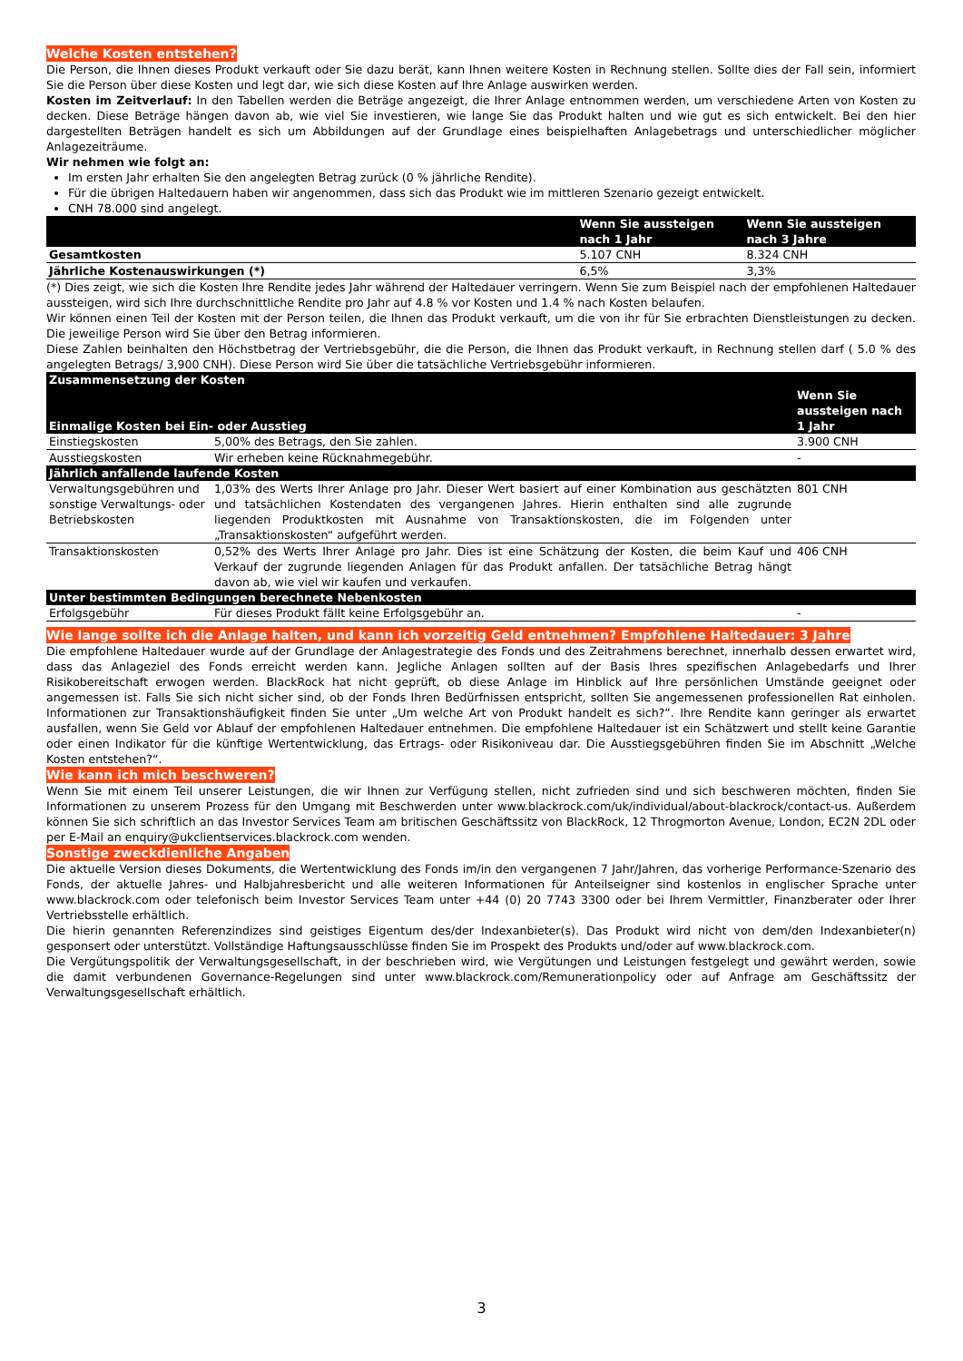Welche Kosten entstehen?
Die Person, die Ihnen dieses Produkt verkauft oder Sie dazu berät, kann Ihnen weitere Kosten in Rechnung stellen. Sollte dies der Fall sein, informiert Sie die Person über diese Kosten und legt dar, wie sich diese Kosten auf Ihre Anlage auswirken werden.
Kosten im Zeitverlauf: In den Tabellen werden die Beträge angezeigt, die Ihrer Anlage entnommen werden, um verschiedene Arten von Kosten zu decken. Diese Beträge hängen davon ab, wie viel Sie investieren, wie lange Sie das Produkt halten und wie gut es sich entwickelt. Bei den hier dargestellten Beträgen handelt es sich um Abbildungen auf der Grundlage eines beispielhaften Anlagebetrags und unterschiedlicher möglicher Anlagezeiträume.
Wir nehmen wie folgt an:
Im ersten Jahr erhalten Sie den angelegten Betrag zurück (0 % jährliche Rendite).
Für die übrigen Haltedauern haben wir angenommen, dass sich das Produkt wie im mittleren Szenario gezeigt entwickelt.
CNH 78.000 sind angelegt.
| | Wenn Sie aussteigen nach 1 Jahr | Wenn Sie aussteigen nach 3 Jahre |
| --- | --- | --- |
| Gesamtkosten | 5.107 CNH | 8.324 CNH |
| Jährliche Kostenauswirkungen (*) | 6,5% | 3,3% |
(*) Dies zeigt, wie sich die Kosten Ihre Rendite jedes Jahr während der Haltedauer verringern. Wenn Sie zum Beispiel nach der empfohlenen Haltedauer aussteigen, wird sich Ihre durchschnittliche Rendite pro Jahr auf 4.8 % vor Kosten und 1.4 % nach Kosten belaufen.
Wir können einen Teil der Kosten mit der Person teilen, die Ihnen das Produkt verkauft, um die von ihr für Sie erbrachten Dienstleistungen zu decken. Die jeweilige Person wird Sie über den Betrag informieren.
Diese Zahlen beinhalten den Höchstbetrag der Vertriebsgebühr, die die Person, die Ihnen das Produkt verkauft, in Rechnung stellen darf ( 5.0 % des angelegten Betrags/ 3,900 CNH). Diese Person wird Sie über die tatsächliche Vertriebsgebühr informieren.
| Zusammensetzung der Kosten | | |
| --- | --- | --- |
| Einmalige Kosten bei Ein- oder Ausstieg | | Wenn Sie aussteigen nach 1 Jahr |
| Einstiegskosten | 5,00% des Betrags, den Sie zahlen. | 3.900 CNH |
| Ausstiegskosten | Wir erheben keine Rücknahmegebühr. | - |
| Jährlich anfallende laufende Kosten | | |
| Verwaltungsgebühren und sonstige Verwaltungs- oder Betriebskosten | 1,03% des Werts Ihrer Anlage pro Jahr. Dieser Wert basiert auf einer Kombination aus geschätzten und tatsächlichen Kostendaten des vergangenen Jahres. Hierin enthalten sind alle zugrunde liegenden Produktkosten mit Ausnahme von Transaktionskosten, die im Folgenden unter „Transaktionskosten“ aufgeführt werden. | 801 CNH |
| Transaktionskosten | 0,52% des Werts Ihrer Anlage pro Jahr. Dies ist eine Schätzung der Kosten, die beim Kauf und Verkauf der zugrunde liegenden Anlagen für das Produkt anfallen. Der tatsächliche Betrag hängt davon ab, wie viel wir kaufen und verkaufen. | 406 CNH |
| Unter bestimmten Bedingungen berechnete Nebenkosten | | |
| Erfolgsgebühr | Für dieses Produkt fällt keine Erfolgsgebühr an. | - |
Wie lange sollte ich die Anlage halten, und kann ich vorzeitig Geld entnehmen? Empfohlene Haltedauer: 3 Jahre
Die empfohlene Haltedauer wurde auf der Grundlage der Anlagestrategie des Fonds und des Zeitrahmens berechnet, innerhalb dessen erwartet wird, dass das Anlageziel des Fonds erreicht werden kann. Jegliche Anlagen sollten auf der Basis Ihres spezifischen Anlagebedarfs und Ihrer Risikobereitschaft erwogen werden. BlackRock hat nicht geprüft, ob diese Anlage im Hinblick auf Ihre persönlichen Umstände geeignet oder angemessen ist. Falls Sie sich nicht sicher sind, ob der Fonds Ihren Bedürfnissen entspricht, sollten Sie angemessenen professionellen Rat einholen. Informationen zur Transaktionshäufigkeit finden Sie unter „Um welche Art von Produkt handelt es sich?“. Ihre Rendite kann geringer als erwartet ausfallen, wenn Sie Geld vor Ablauf der empfohlenen Haltedauer entnehmen. Die empfohlene Haltedauer ist ein Schätzwert und stellt keine Garantie oder einen Indikator für die künftige Wertentwicklung, das Ertrags- oder Risikoniveau dar. Die Ausstiegsgebühren finden Sie im Abschnitt „Welche Kosten entstehen?“.
Wie kann ich mich beschweren?
Wenn Sie mit einem Teil unserer Leistungen, die wir Ihnen zur Verfügung stellen, nicht zufrieden sind und sich beschweren möchten, finden Sie Informationen zu unserem Prozess für den Umgang mit Beschwerden unter www.blackrock.com/uk/individual/about-blackrock/contact-us. Außerdem können Sie sich schriftlich an das Investor Services Team am britischen Geschäftssitz von BlackRock, 12 Throgmorton Avenue, London, EC2N 2DL oder per E-Mail an enquiry@ukclientservices.blackrock.com wenden.
Sonstige zweckdienliche Angaben
Die aktuelle Version dieses Dokuments, die Wertentwicklung des Fonds im/in den vergangenen 7 Jahr/Jahren, das vorherige Performance-Szenario des Fonds, der aktuelle Jahres- und Halbjahresbericht und alle weiteren Informationen für Anteilseigner sind kostenlos in englischer Sprache unter www.blackrock.com oder telefonisch beim Investor Services Team unter +44 (0) 20 7743 3300 oder bei Ihrem Vermittler, Finanzberater oder Ihrer Vertriebsstelle erhältlich.
Die hierin genannten Referenzindizes sind geistiges Eigentum des/der Indexanbieter(s). Das Produkt wird nicht von dem/den Indexanbieter(n) gesponsert oder unterstützt. Vollständige Haftungsausschlüsse finden Sie im Prospekt des Produkts und/oder auf www.blackrock.com.
Die Vergütungspolitik der Verwaltungsgesellschaft, in der beschrieben wird, wie Vergütungen und Leistungen festgelegt und gewährt werden, sowie die damit verbundenen Governance-Regelungen sind unter www.blackrock.com/Remunerationpolicy oder auf Anfrage am Geschäftssitz der Verwaltungsgesellschaft erhältlich.
3